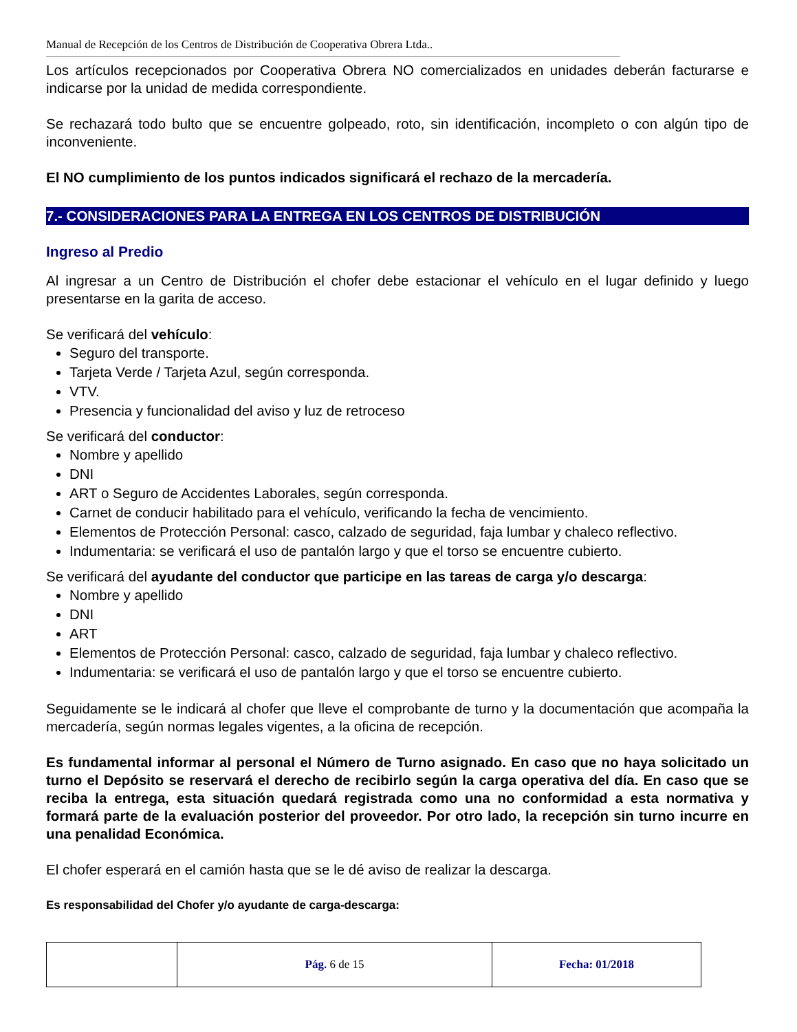Manual de Recepción de los Centros de Distribución de Cooperativa Obrera Ltda..
Los artículos recepcionados por Cooperativa Obrera NO comercializados en unidades deberán facturarse e indicarse por la unidad de medida correspondiente.
Se rechazará todo bulto que se encuentre golpeado, roto, sin identificación, incompleto o con algún tipo de inconveniente.
El NO cumplimiento de los puntos indicados significará el rechazo de la mercadería.
7.- CONSIDERACIONES PARA LA ENTREGA EN LOS CENTROS DE DISTRIBUCIÓN
Ingreso al Predio
Al ingresar a un Centro de Distribución el chofer debe estacionar el vehículo en el lugar definido y luego presentarse en la garita de acceso.
Se verificará del vehículo:
Seguro del transporte.
Tarjeta Verde / Tarjeta Azul, según corresponda.
VTV.
Presencia y funcionalidad del aviso y luz de retroceso
Se verificará del conductor:
Nombre y apellido
DNI
ART o Seguro de Accidentes Laborales, según corresponda.
Carnet de conducir habilitado para el vehículo, verificando la fecha de vencimiento.
Elementos de Protección Personal: casco, calzado de seguridad, faja lumbar y chaleco reflectivo.
Indumentaria: se verificará el uso de pantalón largo y que el torso se encuentre cubierto.
Se verificará del ayudante del conductor que participe en las tareas de carga y/o descarga:
Nombre y apellido
DNI
ART
Elementos de Protección Personal: casco, calzado de seguridad, faja lumbar y chaleco reflectivo.
Indumentaria: se verificará el uso de pantalón largo y que el torso se encuentre cubierto.
Seguidamente se le indicará al chofer que lleve el comprobante de turno y la documentación que acompaña la mercadería, según normas legales vigentes, a la oficina de recepción.
Es fundamental informar al personal el Número de Turno asignado. En caso que no haya solicitado un turno el Depósito se reservará el derecho de recibirlo según la carga operativa del día. En caso que se reciba la entrega, esta situación quedará registrada como una no conformidad a esta normativa y formará parte de la evaluación posterior del proveedor. Por otro lado, la recepción sin turno incurre en una penalidad Económica.
El chofer esperará en el camión hasta que se le dé aviso de realizar la descarga.
Es responsabilidad del Chofer y/o ayudante de carga-descarga:
| | Pág. 6 de 15 | Fecha: 01/2018 |